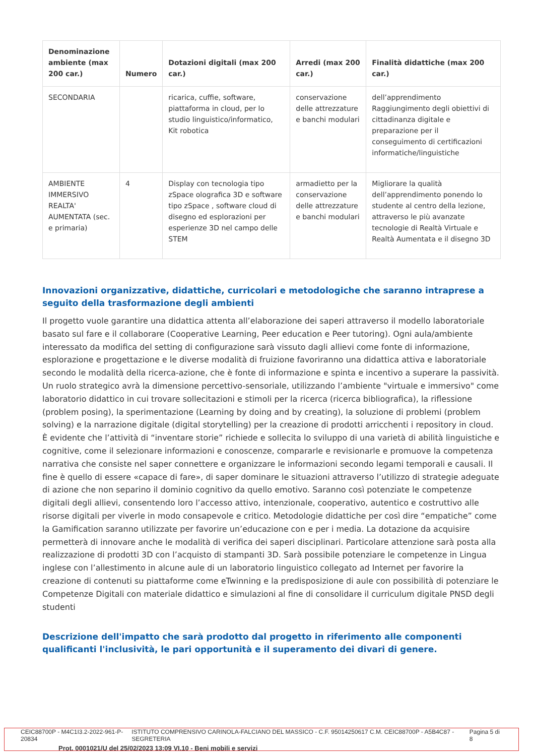| Denominazione ambiente (max 200 car.) | Numero | Dotazioni digitali (max 200 car.) | Arredi (max 200 car.) | Finalità didattiche (max 200 car.) |
| --- | --- | --- | --- | --- |
| SECONDARIA | | ricarica, cuffie, software, piattaforma in cloud, per lo studio linguistico/informatico, Kit robotica | conservazione delle attrezzature e banchi modulari | dell’apprendimento Raggiungimento degli obiettivi di cittadinanza digitale e preparazione per il conseguimento di certificazioni informatiche/linguistiche |
| AMBIENTE IMMERSIVO REALTA' AUMENTATA (sec. e primaria) | 4 | Display con tecnologia tipo zSpace olografica 3D e software tipo zSpace , software cloud di disegno ed esplorazioni per esperienze 3D nel campo delle STEM | armadietto per la conservazione delle attrezzature e banchi modulari | Migliorare la qualità dell’apprendimento ponendo lo studente al centro della lezione, attraverso le più avanzate tecnologie di Realtà Virtuale e Realtà Aumentata e il disegno 3D |
Innovazioni organizzative, didattiche, curricolari e metodologiche che saranno intraprese a seguito della trasformazione degli ambienti
Il progetto vuole garantire una didattica attenta all’elaborazione dei saperi attraverso il modello laboratoriale basato sul fare e il collaborare (Cooperative Learning, Peer education e Peer tutoring). Ogni aula/ambiente interessato da modifica del setting di configurazione sarà vissuto dagli allievi come fonte di informazione, esplorazione e progettazione e le diverse modalità di fruizione favoriranno una didattica attiva e laboratoriale secondo le modalità della ricerca-azione, che è fonte di informazione e spinta e incentivo a superare la passività. Un ruolo strategico avrà la dimensione percettivo-sensoriale, utilizzando l’ambiente "virtuale e immersivo" come laboratorio didattico in cui trovare sollecitazioni e stimoli per la ricerca (ricerca bibliografica), la riflessione (problem posing), la sperimentazione (Learning by doing and by creating), la soluzione di problemi (problem solving) e la narrazione digitale (digital storytelling) per la creazione di prodotti arricchenti i repository in cloud. È evidente che l’attività di “inventare storie” richiede e sollecita lo sviluppo di una varietà di abilità linguistiche e cognitive, come il selezionare informazioni e conoscenze, compararle e revisionarle e promuove la competenza narrativa che consiste nel saper connettere e organizzare le informazioni secondo legami temporali e causali. Il fine è quello di essere «capace di fare», di saper dominare le situazioni attraverso l’utilizzo di strategie adeguate di azione che non separino il dominio cognitivo da quello emotivo. Saranno così potenziate le competenze digitali degli allievi, consentendo loro l’accesso attivo, intenzionale, cooperativo, autentico e costruttivo alle risorse digitali per viverle in modo consapevole e critico. Metodologie didattiche per così dire “empatiche” come la Gamification saranno utilizzate per favorire un’educazione con e per i media. La dotazione da acquisire permetterà di innovare anche le modalità di verifica dei saperi disciplinari. Particolare attenzione sarà posta alla realizzazione di prodotti 3D con l’acquisto di stampanti 3D. Sarà possibile potenziare le competenze in Lingua inglese con l’allestimento in alcune aule di un laboratorio linguistico collegato ad Internet per favorire la creazione di contenuti su piattaforme come eTwinning e la predisposizione di aule con possibilità di potenziare le Competenze Digitali con materiale didattico e simulazioni al fine di consolidare il curriculum digitale PNSD degli studenti
Descrizione dell'impatto che sarà prodotto dal progetto in riferimento alle componenti qualificanti l'inclusività, le pari opportunità e il superamento dei divari di genere.
CEIC88700P - M4C1I3.2-2022-961-P-20834 ISTITUTO COMPRENSIVO CARINOLA-FALCIANO DEL MASSICO - C.F. 95014250617 C.M. CEIC88700P - A5B4C87 - SEGRETERIA Pagina 5 di 8
Prot. 0001021/U del 25/02/2023 13:09 VI.10 - Beni mobili e servizi